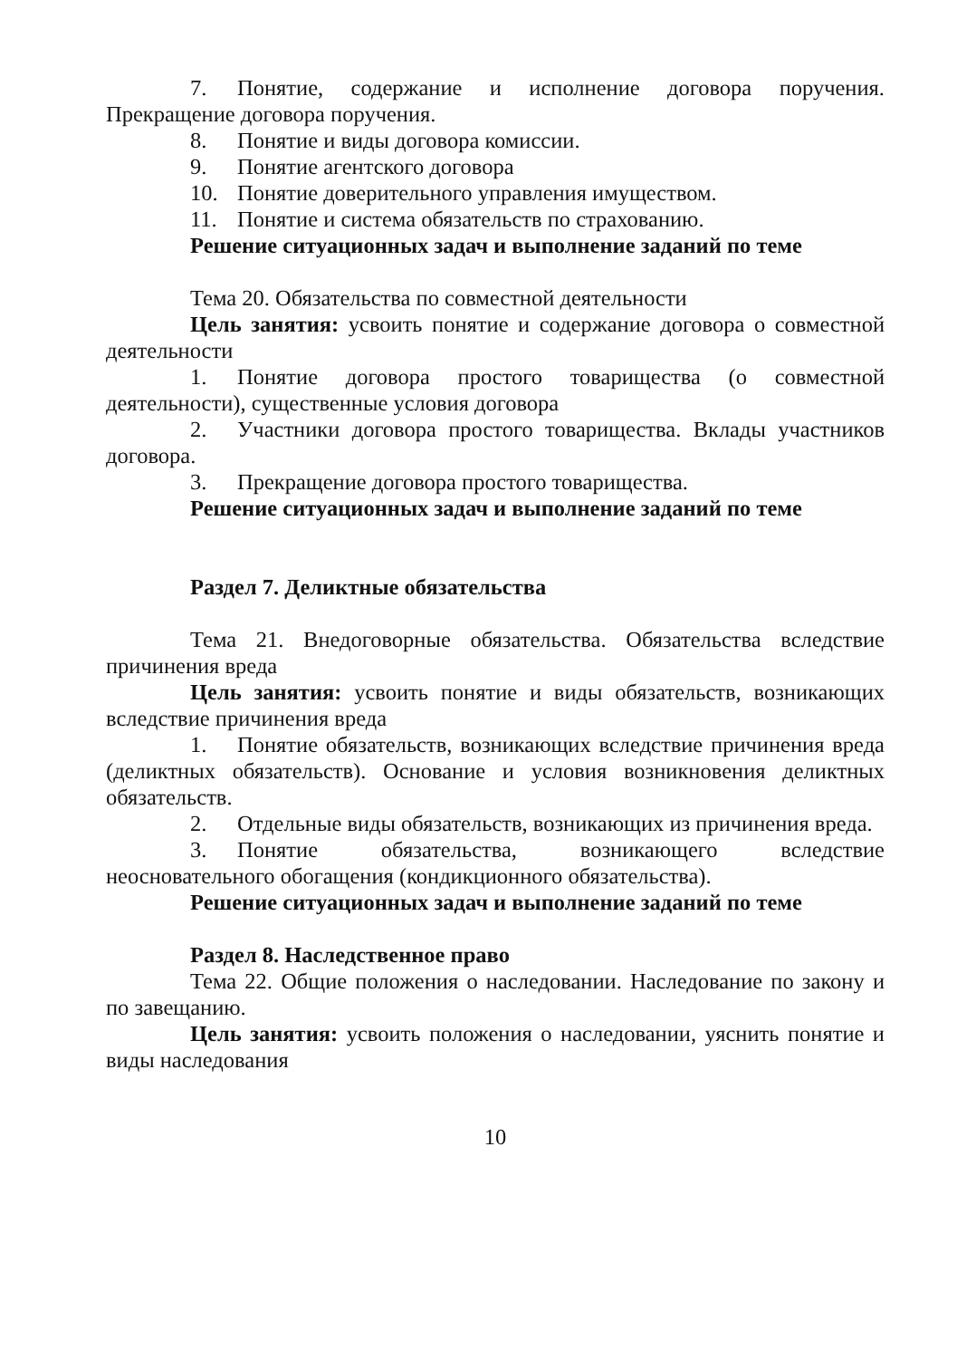7. Понятие, содержание и исполнение договора поручения. Прекращение договора поручения.
8. Понятие и виды договора комиссии.
9. Понятие агентского договора
10. Понятие доверительного управления имуществом.
11. Понятие и система обязательств по страхованию.
Решение ситуационных задач и выполнение заданий по теме
Тема 20. Обязательства по совместной деятельности
Цель занятия: усвоить понятие и содержание договора о совместной деятельности
1. Понятие договора простого товарищества (о совместной деятельности), существенные условия договора
2. Участники договора простого товарищества. Вклады участников договора.
3. Прекращение договора простого товарищества.
Решение ситуационных задач и выполнение заданий по теме
Раздел 7. Деликтные обязательства
Тема 21. Внедоговорные обязательства. Обязательства вследствие причинения вреда
Цель занятия: усвоить понятие и виды обязательств, возникающих вследствие причинения вреда
1. Понятие обязательств, возникающих вследствие причинения вреда (деликтных обязательств). Основание и условия возникновения деликтных обязательств.
2. Отдельные виды обязательств, возникающих из причинения вреда.
3. Понятие обязательства, возникающего вследствие неосновательного обогащения (кондикционного обязательства).
Решение ситуационных задач и выполнение заданий по теме
Раздел 8. Наследственное право
Тема 22. Общие положения о наследовании. Наследование по закону и по завещанию.
Цель занятия: усвоить положения о наследовании, уяснить понятие и виды наследования
10